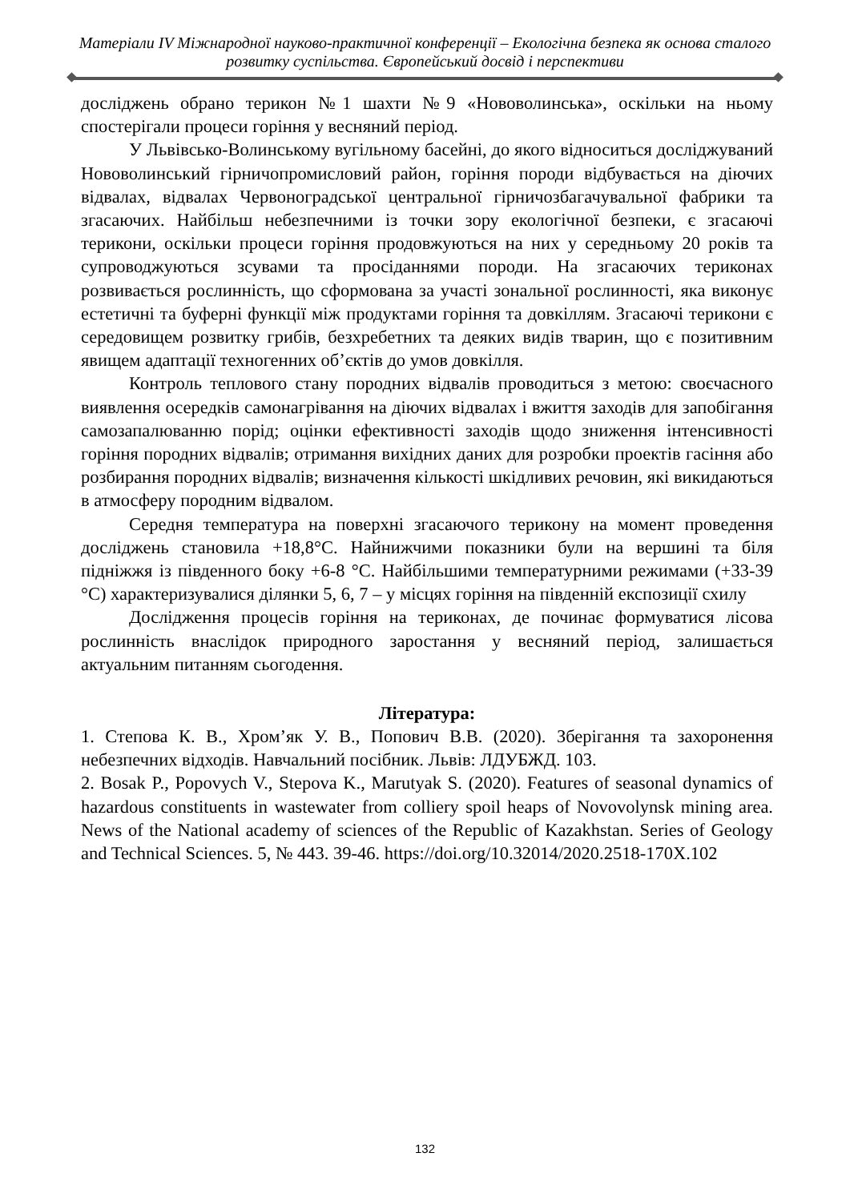Матеріали IV Міжнародної науково-практичної конференції – Екологічна безпека як основа сталого розвитку суспільства. Європейський досвід і перспективи
досліджень обрано терикон №1 шахти №9 «Нововолинська», оскільки на ньому спостерігали процеси горіння у весняний період.
У Львівсько-Волинському вугільному басейні, до якого відноситься досліджуваний Нововолинський гірничопромисловий район, горіння породи відбувається на діючих відвалах, відвалах Червоноградської центральної гірничозбагачувальної фабрики та згасаючих. Найбільш небезпечними із точки зору екологічної безпеки, є згасаючі терикони, оскільки процеси горіння продовжуються на них у середньому 20 років та супроводжуються зсувами та просіданнями породи. На згасаючих териконах розвивається рослинність, що сформована за участі зональної рослинності, яка виконує естетичні та буферні функції між продуктами горіння та довкіллям. Згасаючі терикони є середовищем розвитку грибів, безхребетних та деяких видів тварин, що є позитивним явищем адаптації техногенних об’єктів до умов довкілля.
Контроль теплового стану породних відвалів проводиться з метою: своєчасного виявлення осередків самонагрівання на діючих відвалах і вжиття заходів для запобігання самозапалюванню порід; оцінки ефективності заходів щодо зниження інтенсивності горіння породних відвалів; отримання вихідних даних для розробки проектів гасіння або розбирання породних відвалів; визначення кількості шкідливих речовин, які викидаються в атмосферу породним відвалом.
Середня температура на поверхні згасаючого терикону на момент проведення досліджень становила +18,8°С. Найнижчими показники були на вершині та біля підніжжя із південного боку +6-8 °С. Найбільшими температурними режимами (+33-39 °С) характеризувалися ділянки 5, 6, 7 – у місцях горіння на південній експозиції схилу
Дослідження процесів горіння на териконах, де починає формуватися лісова рослинність внаслідок природного заростання у весняний період, залишається актуальним питанням сьогодення.
Література:
1. Степова К. В., Хром’як У. В., Попович В.В. (2020). Зберігання та захоронення небезпечних відходів. Навчальний посібник. Львів: ЛДУБЖД. 103.
2. Bosak P., Popovych V., Stepova K., Marutyak S. (2020). Features of seasonal dynamics of hazardous constituents in wastewater from colliery spoil heaps of Novovolynsk mining area. News of the National academy of sciences of the Republic of Kazakhstan. Series of Geology and Technical Sciences. 5, № 443. 39-46. https://doi.org/10.32014/2020.2518-170X.102
132